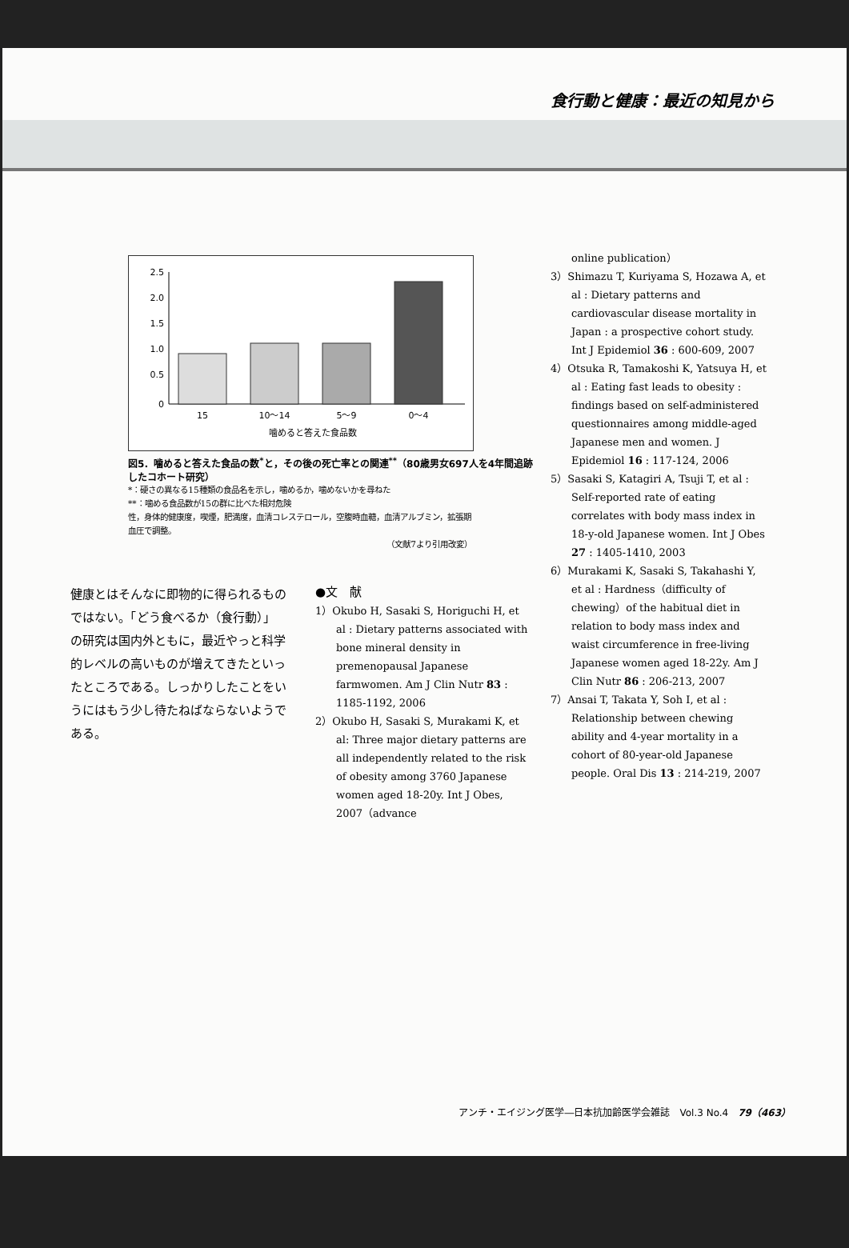食行動と健康：最近の知見から
2.5
2.0
1.5
1.0
0.5
0
15
10～14
5～9
0～4
噛めると答えた食品数
図5．噛めると答えた食品の数<sup>*</sup>と，その後の死亡率との関連<sup>**</sup>（80歳男女697人を4年間追跡したコホート研究）
*：硬さの異なる15種類の食品名を示し，噛めるか，噛めないかを尋ねた
**：噛める食品数が15の群に比べた相対危険
性，身体的健康度，喫煙，肥満度，血清コレステロール，空腹時血糖，血清アルブミン，拡張期血圧で調整。
（文献7より引用改変）
健康とはそんなに即物的に得られるものではない。「どう食べるか（食行動）」の研究は国内外ともに，最近やっと科学的レベルの高いものが増えてきたといったところである。しっかりしたことをいうにはもう少し待たねばならないようである。
●文　献
1）Okubo H, Sasaki S, Horiguchi H, et al : Dietary patterns associated with bone mineral density in premenopausal Japanese farmwomen. Am J Clin Nutr 83 : 1185-1192, 2006
2）Okubo H, Sasaki S, Murakami K, et al: Three major dietary patterns are all independently related to the risk of obesity among 3760 Japanese women aged 18-20y. Int J Obes, 2007（advance
online publication）
3）Shimazu T, Kuriyama S, Hozawa A, et al : Dietary patterns and cardiovascular disease mortality in Japan : a prospective cohort study. Int J Epidemiol 36 : 600-609, 2007
4）Otsuka R, Tamakoshi K, Yatsuya H, et al : Eating fast leads to obesity : findings based on self-administered questionnaires among middle-aged Japanese men and women. J Epidemiol 16 : 117-124, 2006
5）Sasaki S, Katagiri A, Tsuji T, et al : Self-reported rate of eating correlates with body mass index in 18-y-old Japanese women. Int J Obes 27 : 1405-1410, 2003
6）Murakami K, Sasaki S, Takahashi Y, et al : Hardness（difficulty of chewing）of the habitual diet in relation to body mass index and waist circumference in free-living Japanese women aged 18-22y. Am J Clin Nutr 86 : 206-213, 2007
7）Ansai T, Takata Y, Soh I, et al : Relationship between chewing ability and 4-year mortality in a cohort of 80-year-old Japanese people. Oral Dis 13 : 214-219, 2007
アンチ・エイジング医学―日本抗加齢医学会雑誌　Vol.3 No.4　79（463）